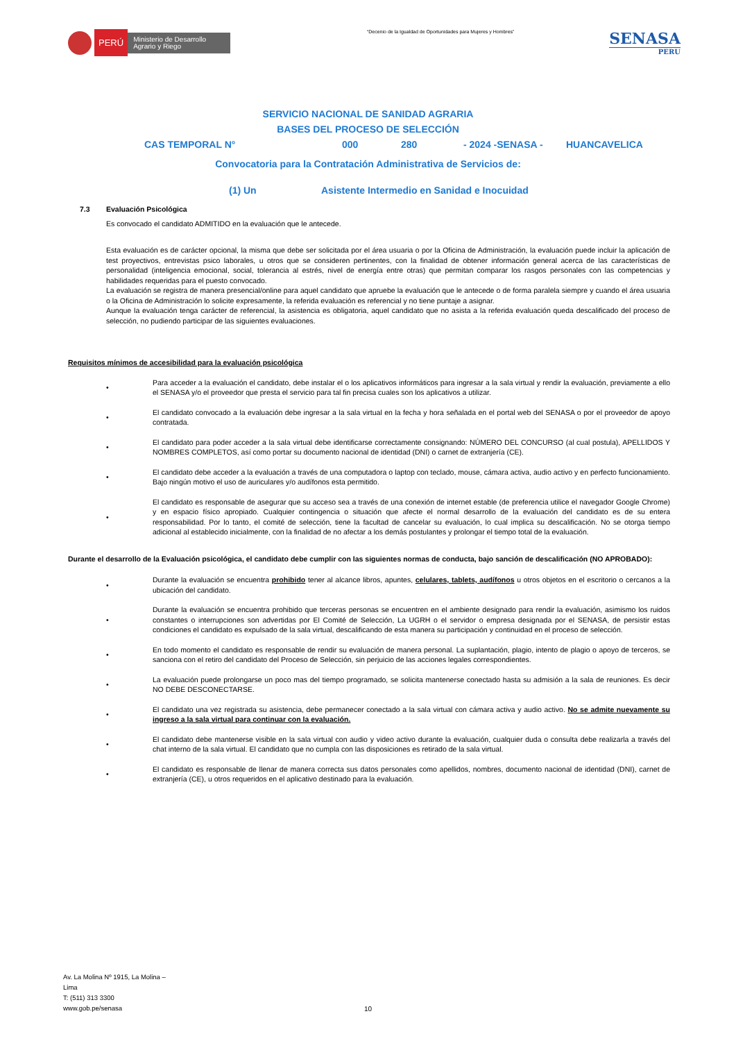PERÚ
Ministerio de Desarrollo Agrario y Riego
“Decenio de la Igualdad de Oportunidades para Mujeres y Hombres”
SENASA
PERU
SERVICIO NACIONAL DE SANIDAD AGRARIA
BASES DEL PROCESO DE SELECCIÓN
CAS TEMPORAL N° 000 280 - 2024 -SENASA - HUANCAVELICA
Convocatoria para la Contratación Administrativa de Servicios de:
(1) Un Asistente Intermedio en Sanidad e Inocuidad
7.3 Evaluación Psicológica
Es convocado el candidato ADMITIDO en la evaluación que le antecede.
Esta evaluación es de carácter opcional, la misma que debe ser solicitada por el área usuaria o por la Oficina de Administración, la evaluación puede incluir la aplicación de test proyectivos, entrevistas psico laborales, u otros que se consideren pertinentes, con la finalidad de obtener información general acerca de las características de personalidad (inteligencia emocional, social, tolerancia al estrés, nivel de energía entre otras) que permitan comparar los rasgos personales con las competencias y habilidades requeridas para el puesto convocado.
La evaluación se registra de manera presencial/online para aquel candidato que apruebe la evaluación que le antecede o de forma paralela siempre y cuando el área usuaria o la Oficina de Administración lo solicite expresamente, la referida evaluación es referencial y no tiene puntaje a asignar.
Aunque la evaluación tenga carácter de referencial, la asistencia es obligatoria, aquel candidato que no asista a la referida evaluación queda descalificado del proceso de selección, no pudiendo participar de las siguientes evaluaciones.
Requisitos mínimos de accesibilidad para la evaluación psicológica
•
Para acceder a la evaluación el candidato, debe instalar el o los aplicativos informáticos para ingresar a la sala virtual y rendir la evaluación, previamente a ello el SENASA y/o el proveedor que presta el servicio para tal fin precisa cuales son los aplicativos a utilizar.
•
El candidato convocado a la evaluación debe ingresar a la sala virtual en la fecha y hora señalada en el portal web del SENASA o por el proveedor de apoyo contratada.
•
El candidato para poder acceder a la sala virtual debe identificarse correctamente consignando: NÚMERO DEL CONCURSO (al cual postula), APELLIDOS Y NOMBRES COMPLETOS, así como portar su documento nacional de identidad (DNI) o carnet de extranjería (CE).
•
El candidato debe acceder a la evaluación a través de una computadora o laptop con teclado, mouse, cámara activa, audio activo y en perfecto funcionamiento. Bajo ningún motivo el uso de auriculares y/o audífonos esta permitido.
•
El candidato es responsable de asegurar que su acceso sea a través de una conexión de internet estable (de preferencia utilice el navegador Google Chrome) y en espacio físico apropiado. Cualquier contingencia o situación que afecte el normal desarrollo de la evaluación del candidato es de su entera responsabilidad. Por lo tanto, el comité de selección, tiene la facultad de cancelar su evaluación, lo cual implica su descalificación. No se otorga tiempo adicional al establecido inicialmente, con la finalidad de no afectar a los demás postulantes y prolongar el tiempo total de la evaluación.
Durante el desarrollo de la Evaluación psicológica, el candidato debe cumplir con las siguientes normas de conducta, bajo sanción de descalificación (NO APROBADO):
•
Durante la evaluación se encuentra prohibido tener al alcance libros, apuntes, celulares, tablets, audífonos u otros objetos en el escritorio o cercanos a la ubicación del candidato.
•
Durante la evaluación se encuentra prohibido que terceras personas se encuentren en el ambiente designado para rendir la evaluación, asimismo los ruidos constantes o interrupciones son advertidas por El Comité de Selección, La UGRH o el servidor o empresa designada por el SENASA, de persistir estas condiciones el candidato es expulsado de la sala virtual, descalificando de esta manera su participación y continuidad en el proceso de selección.
•
En todo momento el candidato es responsable de rendir su evaluación de manera personal. La suplantación, plagio, intento de plagio o apoyo de terceros, se sanciona con el retiro del candidato del Proceso de Selección, sin perjuicio de las acciones legales correspondientes.
•
La evaluación puede prolongarse un poco mas del tiempo programado, se solicita mantenerse conectado hasta su admisión a la sala de reuniones. Es decir NO DEBE DESCONECTARSE.
•
El candidato una vez registrada su asistencia, debe permanecer conectado a la sala virtual con cámara activa y audio activo. No se admite nuevamente su ingreso a la sala virtual para continuar con la evaluación.
•
El candidato debe mantenerse visible en la sala virtual con audio y video activo durante la evaluación, cualquier duda o consulta debe realizarla a través del chat interno de la sala virtual. El candidato que no cumpla con las disposiciones es retirado de la sala virtual.
•
El candidato es responsable de llenar de manera correcta sus datos personales como apellidos, nombres, documento nacional de identidad (DNI), carnet de extranjería (CE), u otros requeridos en el aplicativo destinado para la evaluación.
Av. La Molina Nº 1915, La Molina –
Lima
T: (511) 313 3300
www.gob.pe/senasa
10